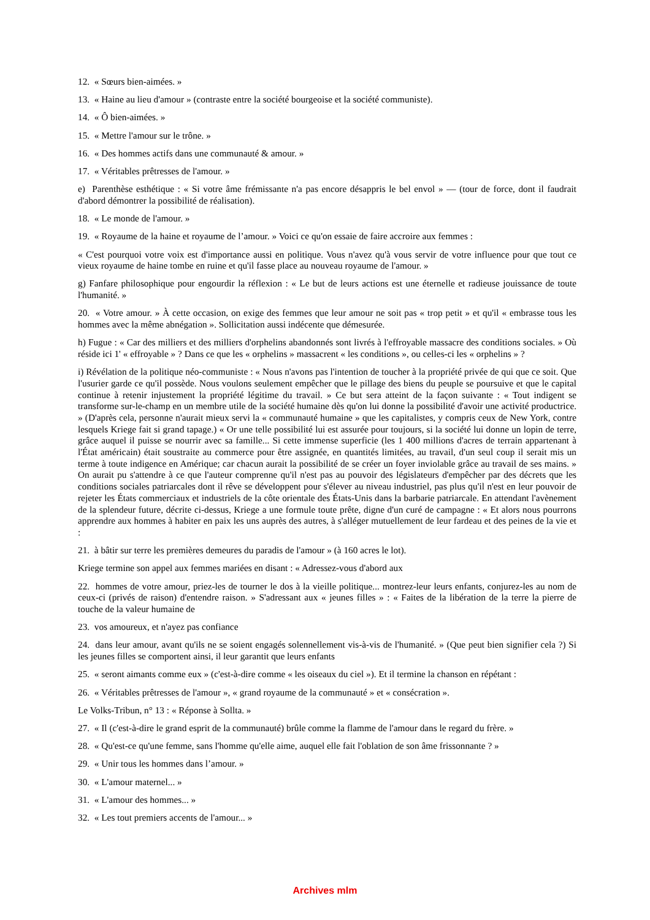12. « Sœurs bien-aimées. »
13. « Haine au lieu d'amour » (contraste entre la société bourgeoise et la société communiste).
14. « Ô bien-aimées. »
15. « Mettre l'amour sur le trône. »
16. « Des hommes actifs dans une communauté & amour. »
17. « Véritables prêtresses de l'amour. »
e) Parenthèse esthétique : « Si votre âme frémissante n'a pas encore désappris le bel envol » — (tour de force, dont il faudrait d'abord démontrer la possibilité de réalisation).
18. « Le monde de l'amour. »
19. « Royaume de la haine et royaume de l’amour. » Voici ce qu'on essaie de faire accroire aux femmes :
« C'est pourquoi votre voix est d'importance aussi en politique. Vous n'avez qu'à vous servir de votre influence pour que tout ce vieux royaume de haine tombe en ruine et qu'il fasse place au nouveau royaume de l'amour. »
g) Fanfare philosophique pour engourdir la réflexion : « Le but de leurs actions est une éternelle et radieuse jouissance de toute l'humanité. »
20. « Votre amour. » À cette occasion, on exige des femmes que leur amour ne soit pas « trop petit » et qu'il « embrasse tous les hommes avec la même abnégation ». Sollicitation aussi indécente que démesurée.
h) Fugue : « Car des milliers et des milliers d'orphelins abandonnés sont livrés à l'effroyable massacre des conditions sociales. » Où réside ici 1' « effroyable » ? Dans ce que les « orphelins » massacrent « les conditions », ou celles-ci les « orphelins » ?
i) Révélation de la politique néo-communiste : « Nous n'avons pas l'intention de toucher à la propriété privée de qui que ce soit. Que l'usurier garde ce qu'il possède. Nous voulons seulement empêcher que le pillage des biens du peuple se poursuive et que le capital continue à retenir injustement la propriété légitime du travail. » Ce but sera atteint de la façon suivante : « Tout indigent se transforme sur-le-champ en un membre utile de la société humaine dès qu'on lui donne la possibilité d'avoir une activité productrice. » (D'après cela, personne n'aurait mieux servi la « communauté humaine » que les capitalistes, y compris ceux de New York, contre lesquels Kriege fait si grand tapage.) « Or une telle possibilité lui est assurée pour toujours, si la société lui donne un lopin de terre, grâce auquel il puisse se nourrir avec sa famille... Si cette immense superficie (les 1 400 millions d'acres de terrain appartenant à l'État américain) était soustraite au commerce pour être assignée, en quantités limitées, au travail, d'un seul coup il serait mis un terme à toute indigence en Amérique; car chacun aurait la possibilité de se créer un foyer inviolable grâce au travail de ses mains. » On aurait pu s'attendre à ce que l'auteur comprenne qu'il n'est pas au pouvoir des législateurs d'empêcher par des décrets que les conditions sociales patriarcales dont il rêve se développent pour s'élever au niveau industriel, pas plus qu'il n'est en leur pouvoir de rejeter les États commerciaux et industriels de la côte orientale des États-Unis dans la barbarie patriarcale. En attendant l'avènement de la splendeur future, décrite ci-dessus, Kriege a une formule toute prête, digne d'un curé de campagne : « Et alors nous pourrons apprendre aux hommes à habiter en paix les uns auprès des autres, à s'alléger mutuellement de leur fardeau et des peines de la vie et :
21. à bâtir sur terre les premières demeures du paradis de l'amour » (à 160 acres le lot).
Kriege termine son appel aux femmes mariées en disant : « Adressez-vous d'abord aux
22. hommes de votre amour, priez-les de tourner le dos à la vieille politique... montrez-leur leurs enfants, conjurez-les au nom de ceux-ci (privés de raison) d'entendre raison. » S'adressant aux « jeunes filles » : « Faites de la libération de la terre la pierre de touche de la valeur humaine de
23. vos amoureux, et n'ayez pas confiance
24. dans leur amour, avant qu'ils ne se soient engagés solennellement vis-à-vis de l'humanité. » (Que peut bien signifier cela ?) Si les jeunes filles se comportent ainsi, il leur garantit que leurs enfants
25. « seront aimants comme eux » (c'est-à-dire comme « les oiseaux du ciel »). Et il termine la chanson en répétant :
26. « Véritables prêtresses de l'amour », « grand royaume de la communauté » et « consécration ».
Le Volks-Tribun, n° 13 : « Réponse à Sollta. »
27. « Il (c'est-à-dire le grand esprit de la communauté) brûle comme la flamme de l'amour dans le regard du frère. »
28. « Qu'est-ce qu'une femme, sans l'homme qu'elle aime, auquel elle fait l'oblation de son âme frissonnante ? »
29. « Unir tous les hommes dans l’amour. »
30. « L'amour maternel... »
31. « L'amour des hommes... »
32. « Les tout premiers accents de l'amour... »
Archives mlm